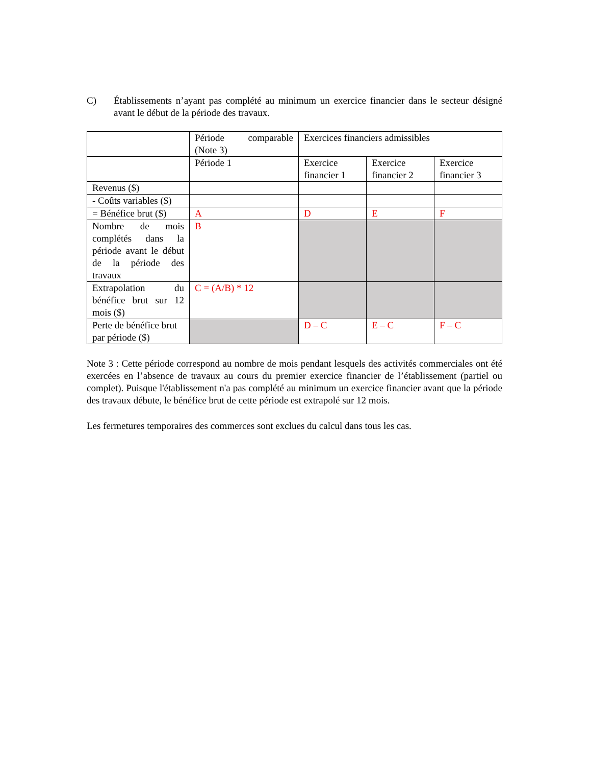C) Établissements n’ayant pas complété au minimum un exercice financier dans le secteur désigné avant le début de la période des travaux.
| | Période comparable (Note 3) | Exercices financiers admissibles | | |
| | Période 1 | Exercice financier 1 | Exercice financier 2 | Exercice financier 3 |
| Revenus ($) | | | | |
| - Coûts variables ($) | | | | |
| = Bénéfice brut ($) | A | D | E | F |
| Nombre de mois complétés dans la période avant le début de la période des travaux | B | | | |
| Extrapolation du bénéfice brut sur 12 mois ($) | C = (A/B) * 12 | | | |
| Perte de bénéfice brut par période ($) | | D – C | E – C | F – C |
Note 3 : Cette période correspond au nombre de mois pendant lesquels des activités commerciales ont été exercées en l’absence de travaux au cours du premier exercice financier de l’établissement (partiel ou complet). Puisque l'établissement n'a pas complété au minimum un exercice financier avant que la période des travaux débute, le bénéfice brut de cette période est extrapolé sur 12 mois.
Les fermetures temporaires des commerces sont exclues du calcul dans tous les cas.